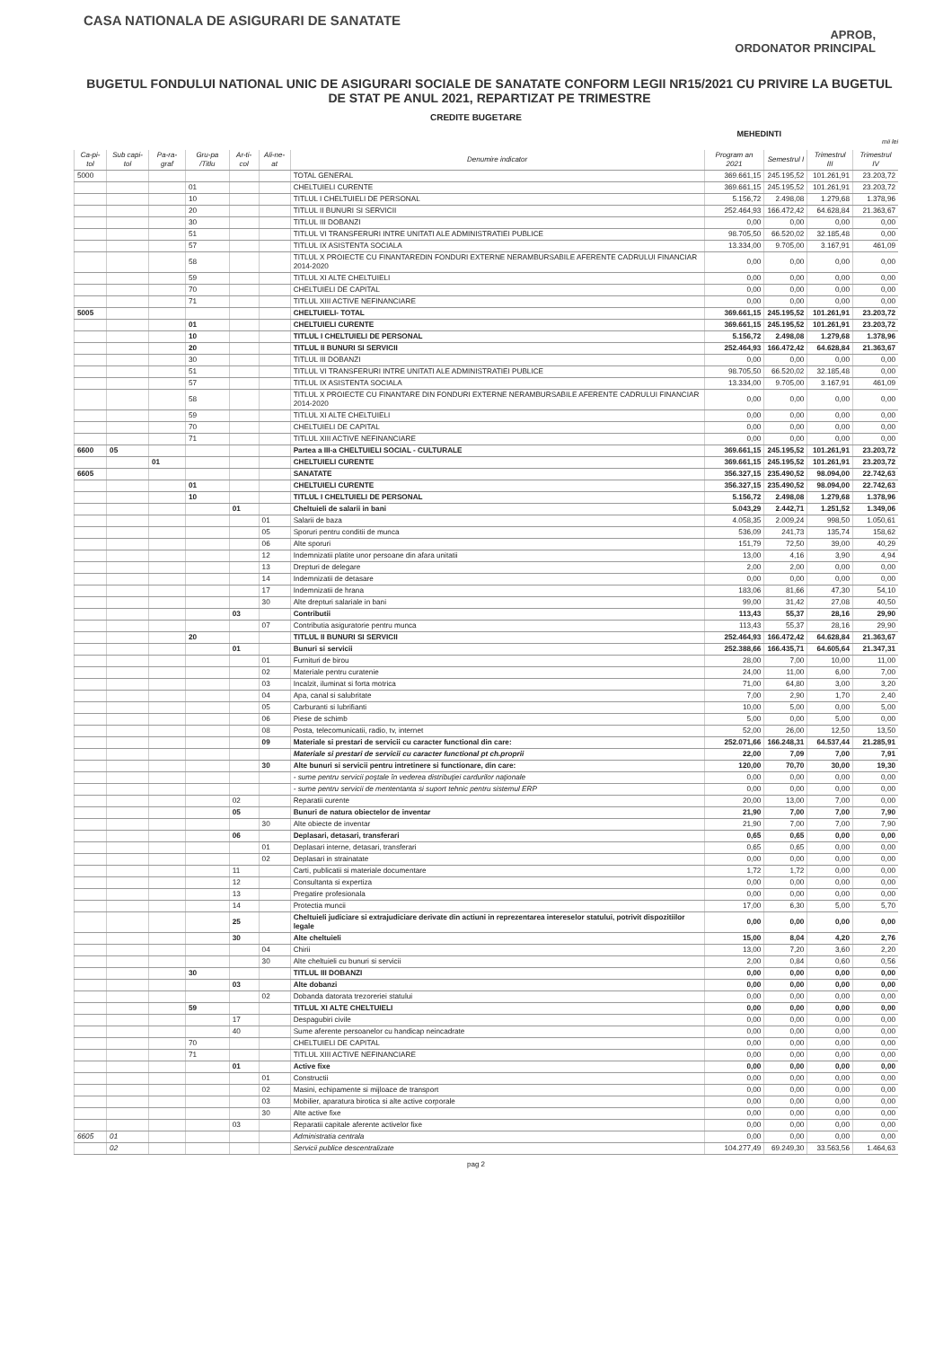CASA NATIONALA DE ASIGURARI DE SANATATE
APROB,
ORDONATOR PRINCIPAL
BUGETUL FONDULUI NATIONAL UNIC DE ASIGURARI SOCIALE DE SANATATE CONFORM LEGII NR15/2021 CU PRIVIRE LA BUGETUL DE STAT PE ANUL 2021, REPARTIZAT PE TRIMESTRE
CREDITE BUGETARE
MEHEDINTI
mii lei
| Ca-pi-tol | Sub capi-tol | Pa-ra-graf | Gru-pa /Titlu | Ar-ti-col | Ali-ne-at | Denumire indicator | Program an 2021 | Semestrul I | Trimestrul III | Trimestrul IV |
| --- | --- | --- | --- | --- | --- | --- | --- | --- | --- | --- |
| 5000 | | | | | | TOTAL GENERAL | 369.661,15 | 245.195,52 | 101.261,91 | 23.203,72 |
| | | | 01 | | | CHELTUIELI CURENTE | 369.661,15 | 245.195,52 | 101.261,91 | 23.203,72 |
| | | | 10 | | | TITLUL I CHELTUIELI DE PERSONAL | 5.156,72 | 2.498,08 | 1.279,68 | 1.378,96 |
| | | | 20 | | | TITLUL II BUNURI SI SERVICII | 252.464,93 | 166.472,42 | 64.628,84 | 21.363,67 |
| | | | 30 | | | TITLUL III DOBANZI | 0,00 | 0,00 | 0,00 | 0,00 |
| | | | 51 | | | TITLUL VI TRANSFERURI INTRE UNITATI ALE ADMINISTRATIEI PUBLICE | 98.705,50 | 66.520,02 | 32.185,48 | 0,00 |
| | | | 57 | | | TITLUL IX ASISTENTA SOCIALA | 13.334,00 | 9.705,00 | 3.167,91 | 461,09 |
| | | | 58 | | | TITLUL X PROIECTE CU FINANTAREDIN FONDURI EXTERNE NERAMBURSABILE AFERENTE CADRULUI FINANCIAR 2014-2020 | 0,00 | 0,00 | 0,00 | 0,00 |
| | | | 59 | | | TITLUL XI ALTE CHELTUIELI | 0,00 | 0,00 | 0,00 | 0,00 |
| | | | 70 | | | CHELTUIELI DE CAPITAL | 0,00 | 0,00 | 0,00 | 0,00 |
| | | | 71 | | | TITLUL XIII ACTIVE NEFINANCIARE | 0,00 | 0,00 | 0,00 | 0,00 |
| 5005 | | | | | | CHELTUIELI- TOTAL | 369.661,15 | 245.195,52 | 101.261,91 | 23.203,72 |
| | | | 01 | | | CHELTUIELI CURENTE | 369.661,15 | 245.195,52 | 101.261,91 | 23.203,72 |
| | | | 10 | | | TITLUL I CHELTUIELI DE PERSONAL | 5.156,72 | 2.498,08 | 1.279,68 | 1.378,96 |
| | | | 20 | | | TITLUL II BUNURI SI SERVICII | 252.464,93 | 166.472,42 | 64.628,84 | 21.363,67 |
| | | | 30 | | | TITLUL III DOBANZI | 0,00 | 0,00 | 0,00 | 0,00 |
| | | | 51 | | | TITLUL VI TRANSFERURI INTRE UNITATI ALE ADMINISTRATIEI PUBLICE | 98.705,50 | 66.520,02 | 32.185,48 | 0,00 |
| | | | 57 | | | TITLUL IX ASISTENTA SOCIALA | 13.334,00 | 9.705,00 | 3.167,91 | 461,09 |
| | | | 58 | | | TITLUL X PROIECTE CU FINANTARE DIN FONDURI EXTERNE NERAMBURSABILE AFERENTE CADRULUI FINANCIAR 2014-2020 | 0,00 | 0,00 | 0,00 | 0,00 |
| | | | 59 | | | TITLUL XI ALTE CHELTUIELI | 0,00 | 0,00 | 0,00 | 0,00 |
| | | | 70 | | | CHELTUIELI DE CAPITAL | 0,00 | 0,00 | 0,00 | 0,00 |
| | | | 71 | | | TITLUL XIII ACTIVE NEFINANCIARE | 0,00 | 0,00 | 0,00 | 0,00 |
| 6600 | 05 | | | | | Partea a III-a CHELTUIELI SOCIAL - CULTURALE | 369.661,15 | 245.195,52 | 101.261,91 | 23.203,72 |
| | | 01 | | | | CHELTUIELI CURENTE | 369.661,15 | 245.195,52 | 101.261,91 | 23.203,72 |
| 6605 | | | | | | SANATATE | 356.327,15 | 235.490,52 | 98.094,00 | 22.742,63 |
| | | | 01 | | | CHELTUIELI CURENTE | 356.327,15 | 235.490,52 | 98.094,00 | 22.742,63 |
| | | | 10 | | | TITLUL I CHELTUIELI DE PERSONAL | 5.156,72 | 2.498,08 | 1.279,68 | 1.378,96 |
| | | | | 01 | | Cheltuieli de salarii in bani | 5.043,29 | 2.442,71 | 1.251,52 | 1.349,06 |
| | | | | | 01 | Salarii de baza | 4.058,35 | 2.009,24 | 998,50 | 1.050,61 |
| | | | | | 05 | Sporuri pentru conditii de munca | 536,09 | 241,73 | 135,74 | 158,62 |
| | | | | | 06 | Alte sporuri | 151,79 | 72,50 | 39,00 | 40,29 |
| | | | | | 12 | Indemnizatii platite unor persoane din afara unitatii | 13,00 | 4,16 | 3,90 | 4,94 |
| | | | | | 13 | Drepturi de delegare | 2,00 | 2,00 | 0,00 | 0,00 |
| | | | | | 14 | Indemnizatii de detasare | 0,00 | 0,00 | 0,00 | 0,00 |
| | | | | | 17 | Indemnizatii de hrana | 183,06 | 81,66 | 47,30 | 54,10 |
| | | | | | 30 | Alte drepturi salariale in bani | 99,00 | 31,42 | 27,08 | 40,50 |
| | | | | 03 | | Contributii | 113,43 | 55,37 | 28,16 | 29,90 |
| | | | | | 07 | Contributia asiguratorie pentru munca | 113,43 | 55,37 | 28,16 | 29,90 |
| | | | 20 | | | TITLUL II BUNURI SI SERVICII | 252.464,93 | 166.472,42 | 64.628,84 | 21.363,67 |
| | | | | 01 | | Bunuri si servicii | 252.388,66 | 166.435,71 | 64.605,64 | 21.347,31 |
| | | | | | 01 | Furnituri de birou | 28,00 | 7,00 | 10,00 | 11,00 |
| | | | | | 02 | Materiale pentru curatenie | 24,00 | 11,00 | 6,00 | 7,00 |
| | | | | | 03 | Incalzit, iluminat si forta motrica | 71,00 | 64,80 | 3,00 | 3,20 |
| | | | | | 04 | Apa, canal si salubritate | 7,00 | 2,90 | 1,70 | 2,40 |
| | | | | | 05 | Carburanti si lubrifianti | 10,00 | 5,00 | 0,00 | 5,00 |
| | | | | | 06 | Piese de schimb | 5,00 | 0,00 | 5,00 | 0,00 |
| | | | | | 08 | Posta, telecomunicatii, radio, tv, internet | 52,00 | 26,00 | 12,50 | 13,50 |
| | | | | | 09 | Materiale si prestari de servicii cu caracter functional din care: | 252.071,66 | 166.248,31 | 64.537,44 | 21.285,91 |
| | | | | | | Materiale si prestari de servicii cu caracter functional pt ch.proprii | 22,00 | 7,09 | 7,00 | 7,91 |
| | | | | | 30 | Alte bunuri si servicii pentru intretinere si functionare, din care: | 120,00 | 70,70 | 30,00 | 19,30 |
| | | | | | | - sume pentru servicii poştale în vederea distribuţiei cardurilor naţionale | 0,00 | 0,00 | 0,00 | 0,00 |
| | | | | | | - sume pentru servicii de mententanta si suport tehnic pentru sistemul ERP | 0,00 | 0,00 | 0,00 | 0,00 |
| | | | | 02 | | Reparatii curente | 20,00 | 13,00 | 7,00 | 0,00 |
| | | | | 05 | | Bunuri de natura obiectelor de inventar | 21,90 | 7,00 | 7,00 | 7,90 |
| | | | | | 30 | Alte obiecte de inventar | 21,90 | 7,00 | 7,00 | 7,90 |
| | | | | 06 | | Deplasari, detasari, transferari | 0,65 | 0,65 | 0,00 | 0,00 |
| | | | | | 01 | Deplasari interne, detasari, transferari | 0,65 | 0,65 | 0,00 | 0,00 |
| | | | | | 02 | Deplasari in strainatate | 0,00 | 0,00 | 0,00 | 0,00 |
| | | | | 11 | | Carti, publicatii si materiale documentare | 1,72 | 1,72 | 0,00 | 0,00 |
| | | | | 12 | | Consultanta si expertiza | 0,00 | 0,00 | 0,00 | 0,00 |
| | | | | 13 | | Pregatire profesionala | 0,00 | 0,00 | 0,00 | 0,00 |
| | | | | 14 | | Protectia muncii | 17,00 | 6,30 | 5,00 | 5,70 |
| | | | | 25 | | Cheltuieli judiciare si extrajudiciare derivate din actiuni in reprezentarea intereselor statului, potrivit dispozitiilor legale | 0,00 | 0,00 | 0,00 | 0,00 |
| | | | | 30 | | Alte cheltuieli | 15,00 | 8,04 | 4,20 | 2,76 |
| | | | | | 04 | Chirii | 13,00 | 7,20 | 3,60 | 2,20 |
| | | | | | 30 | Alte cheltuieli cu bunuri si servicii | 2,00 | 0,84 | 0,60 | 0,56 |
| | | | 30 | | | TITLUL III DOBANZI | 0,00 | 0,00 | 0,00 | 0,00 |
| | | | | 03 | | Alte dobanzi | 0,00 | 0,00 | 0,00 | 0,00 |
| | | | | | 02 | Dobanda datorata trezoreriei statului | 0,00 | 0,00 | 0,00 | 0,00 |
| | | | 59 | | | TITLUL XI ALTE CHELTUIELI | 0,00 | 0,00 | 0,00 | 0,00 |
| | | | | 17 | | Despagubiri civile | 0,00 | 0,00 | 0,00 | 0,00 |
| | | | | 40 | | Sume aferente persoanelor cu handicap neincadrate | 0,00 | 0,00 | 0,00 | 0,00 |
| | | | 70 | | | CHELTUIELI DE CAPITAL | 0,00 | 0,00 | 0,00 | 0,00 |
| | | | 71 | | | TITLUL XIII ACTIVE NEFINANCIARE | 0,00 | 0,00 | 0,00 | 0,00 |
| | | | | 01 | | Active fixe | 0,00 | 0,00 | 0,00 | 0,00 |
| | | | | | 01 | Constructii | 0,00 | 0,00 | 0,00 | 0,00 |
| | | | | | 02 | Masini, echipamente si mijloace de transport | 0,00 | 0,00 | 0,00 | 0,00 |
| | | | | | 03 | Mobilier, aparatura birotica si alte active corporale | 0,00 | 0,00 | 0,00 | 0,00 |
| | | | | | 30 | Alte active fixe | 0,00 | 0,00 | 0,00 | 0,00 |
| | | | | 03 | | Reparatii capitale aferente activelor fixe | 0,00 | 0,00 | 0,00 | 0,00 |
| 6605 | 01 | | | | | Administratia centrala | 0,00 | 0,00 | 0,00 | 0,00 |
| | 02 | | | | | Servicii publice descentralizate | 104.277,49 | 69.249,30 | 33.563,56 | 1.464,63 |
pag 2